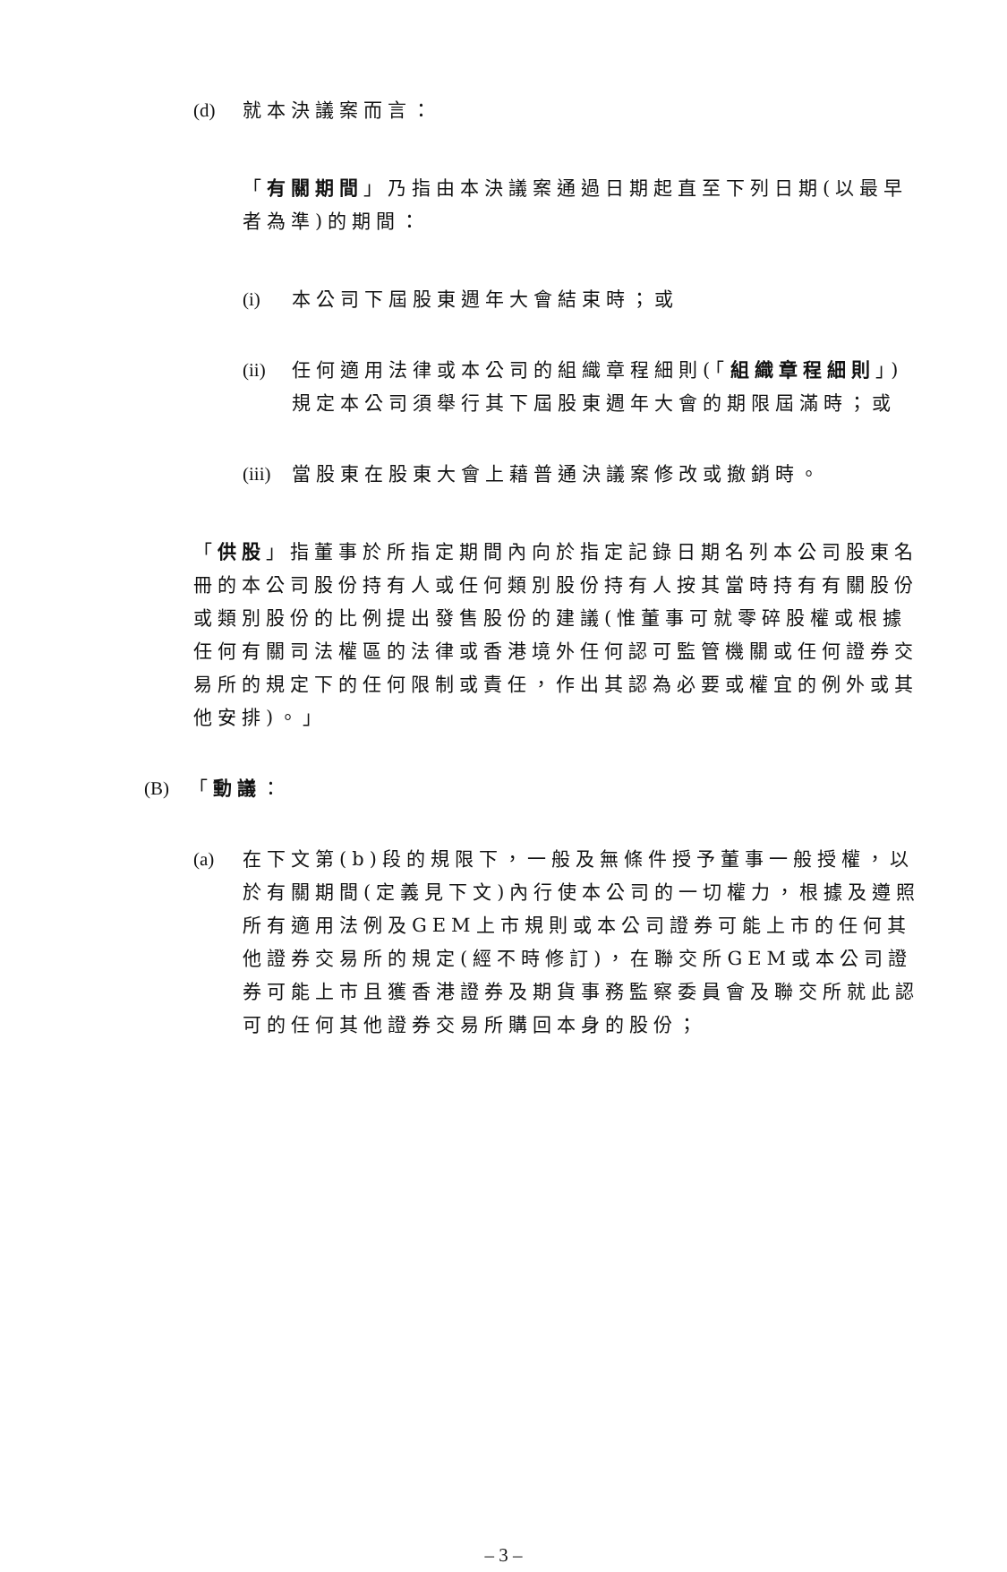(d) 就本決議案而言：
「有關期間」乃指由本決議案通過日期起直至下列日期(以最早者為準)的期間：
(i) 本公司下屆股東週年大會結束時；或
(ii) 任何適用法律或本公司的組織章程細則(「組織章程細則」)規定本公司須舉行其下屆股東週年大會的期限屆滿時；或
(iii) 當股東在股東大會上藉普通決議案修改或撤銷時。
「供股」指董事於所指定期間內向於指定記錄日期名列本公司股東名冊的本公司股份持有人或任何類別股份持有人按其當時持有有關股份或類別股份的比例提出發售股份的建議(惟董事可就零碎股權或根據任何有關司法權區的法律或香港境外任何認可監管機關或任何證券交易所的規定下的任何限制或責任，作出其認為必要或權宜的例外或其他安排)。」
(B) 「動議：
(a) 在下文第(b)段的規限下，一般及無條件授予董事一般授權，以於有關期間(定義見下文)內行使本公司的一切權力，根據及遵照所有適用法例及GEM上市規則或本公司證券可能上市的任何其他證券交易所的規定(經不時修訂)，在聯交所GEM或本公司證券可能上市且獲香港證券及期貨事務監察委員會及聯交所就此認可的任何其他證券交易所購回本身的股份；
– 3 –